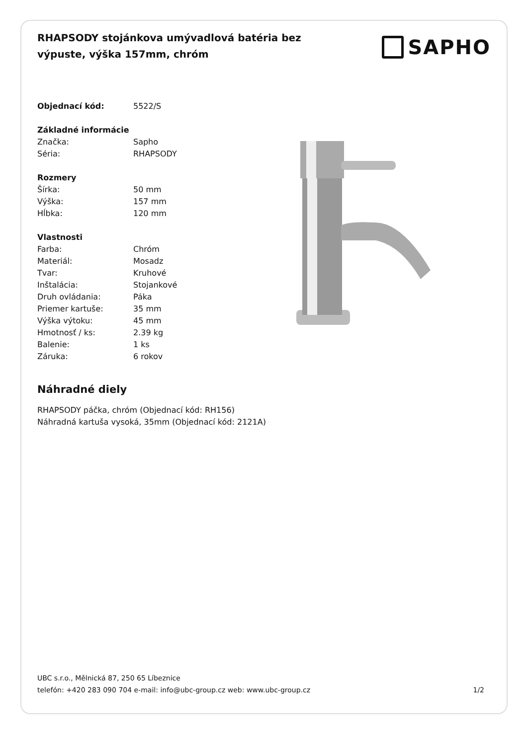RHAPSODY stojánkova umývadlová batéria bez výpuste, výška 157mm, chróm
SAPHO
| Objednací kód: | 5522/S |
| Základné informácie | |
| Značka: | Sapho |
| Séria: | RHAPSODY |
| Rozmery | |
| Šírka: | 50 mm |
| Výška: | 157 mm |
| Hĺbka: | 120 mm |
| Vlastnosti | |
| Farba: | Chróm |
| Materiál: | Mosadz |
| Tvar: | Kruhové |
| Inštalácia: | Stojankové |
| Druh ovládania: | Páka |
| Priemer kartuše: | 35 mm |
| Výška výtoku: | 45 mm |
| Hmotnosť / ks: | 2.39 kg |
| Balenie: | 1 ks |
| Záruka: | 6 rokov |
Náhradné diely
RHAPSODY páčka, chróm (Objednací kód: RH156)
Náhradná kartuša vysoká, 35mm (Objednací kód: 2121A)
UBC s.r.o., Mělnická 87, 250 65 Líbeznice
telefón: +420 283 090 704 e-mail: info@ubc-group.cz web: www.ubc-group.cz
1/2